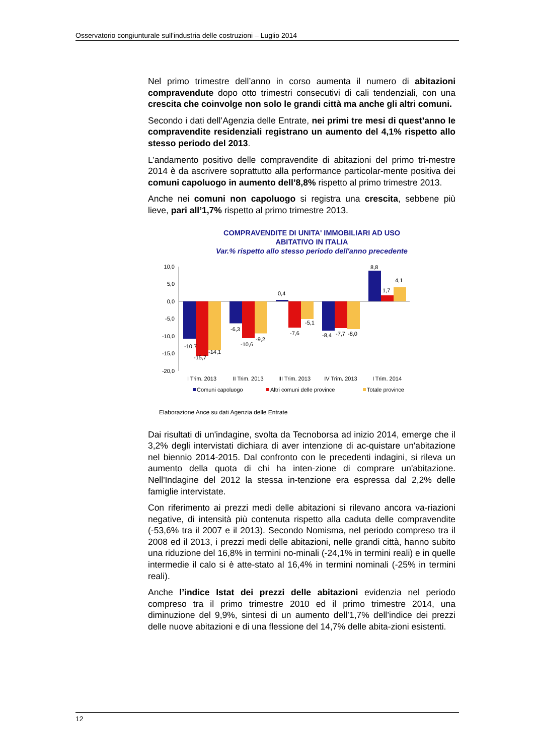Osservatorio congiunturale sull'industria delle costruzioni – Luglio 2014
Nel primo trimestre dell’anno in corso aumenta il numero di abitazioni compravendute dopo otto trimestri consecutivi di cali tendenziali, con una crescita che coinvolge non solo le grandi città ma anche gli altri comuni.
Secondo i dati dell’Agenzia delle Entrate, nei primi tre mesi di quest’anno le compravendite residenziali registrano un aumento del 4,1% rispetto allo stesso periodo del 2013.
L’andamento positivo delle compravendite di abitazioni del primo tri-mestre 2014 è da ascrivere soprattutto alla performance particolar-mente positiva dei comuni capoluogo in aumento dell’8,8% rispetto al primo trimestre 2013.
Anche nei comuni non capoluogo si registra una crescita, sebbene più lieve, pari all’1,7% rispetto al primo trimestre 2013.
COMPRAVENDITE DI UNITA' IMMOBILIARI AD USO
ABITATIVO IN ITALIA
Var.% rispetto allo stesso periodo dell'anno precedente
10,0
5,0
0,0
-5,0
-10,0
-15,0
-20,0
-10,7
-15,7
-14,1
-6,3
-10,6
-9,2
0,4
-7,6
-5,1
-8,4
-7,7
-8,0
8,8
1,7
4,1
I Trim. 2013
II Trim. 2013
III Trim. 2013
IV Trim. 2013
I Trim. 2014
Comuni capoluogo
Altri comuni delle province
Totale province
Elaborazione Ance su dati Agenzia delle Entrate
Dai risultati di un'indagine, svolta da Tecnoborsa ad inizio 2014, emerge che il 3,2% degli intervistati dichiara di aver intenzione di ac-quistare un'abitazione nel biennio 2014-2015. Dal confronto con le precedenti indagini, si rileva un aumento della quota di chi ha inten-zione di comprare un'abitazione. Nell'Indagine del 2012 la stessa in-tenzione era espressa dal 2,2% delle famiglie intervistate.
Con riferimento ai prezzi medi delle abitazioni si rilevano ancora va-riazioni negative, di intensità più contenuta rispetto alla caduta delle compravendite (-53,6% tra il 2007 e il 2013). Secondo Nomisma, nel periodo compreso tra il 2008 ed il 2013, i prezzi medi delle abitazioni, nelle grandi città, hanno subito una riduzione del 16,8% in termini no-minali (-24,1% in termini reali) e in quelle intermedie il calo si è atte-stato al 16,4% in termini nominali (-25% in termini reali).
Anche l’indice Istat dei prezzi delle abitazioni evidenzia nel periodo compreso tra il primo trimestre 2010 ed il primo trimestre 2014, una diminuzione del 9,9%, sintesi di un aumento dell’1,7% dell’indice dei prezzi delle nuove abitazioni e di una flessione del 14,7% delle abita-zioni esistenti.
12